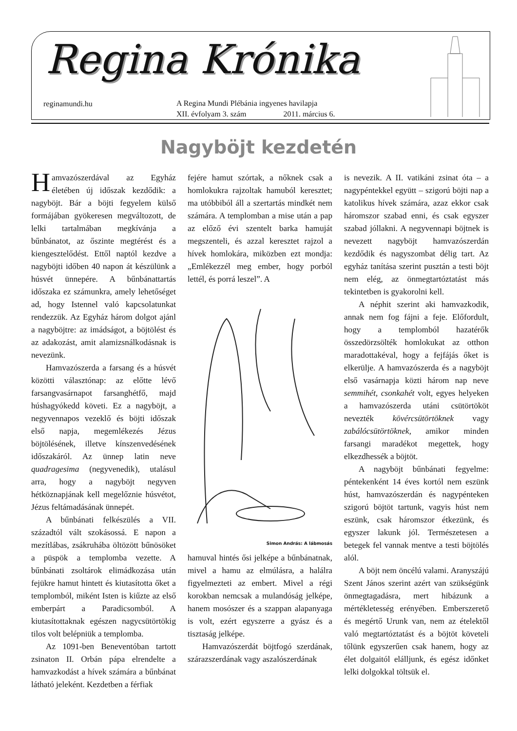Regina Krónika
reginamundi.hu
A Regina Mundi Plébánia ingyenes havilapja
XII. évfolyam 3. szám 2011. március 6.
Nagyböjt kezdetén
Hamvazószerdával az Egyház életében új időszak kezdődik: a nagyböjt. Bár a böjti fegyelem külső formájában gyökeresen megváltozott, de lelki tartalmában megkívánja a bűnbánatot, az őszinte megtérést és a kiengesztelődést. Ettől naptól kezdve a nagyböjti időben 40 napon át készülünk a húsvét ünnepére. A bűnbánattartás időszaka ez számunkra, amely lehetőséget ad, hogy Istennel való kapcsolatunkat rendezzük. Az Egyház három dolgot ajánl a nagyböjtre: az imádságot, a böjtölést és az adakozást, amit alamizsnálkodásnak is nevezünk.
Hamvazószerda a farsang és a húsvét közötti választónap: az előtte lévő farsangvasárnapot farsanghétfő, majd húshagyókedd követi. Ez a nagyböjt, a negyvennapos vezeklő és böjti időszak első napja, megemlékezés Jézus böjtölésének, illetve kínszenvedésének időszakáról. Az ünnep latin neve quadragesima (negyvenedik), utalásul arra, hogy a nagyböjt negyven hétköznapjának kell megelőznie húsvétot, Jézus feltámadásának ünnepét.
A bűnbánati felkészülés a VII. századtól vált szokásossá. E napon a mezítlábas, zsákruhába öltözött bűnösöket a püspök a templomba vezette. A bűnbánati zsoltárok elimádkozása után fejükre hamut hintett és kiutasította őket a templomból, miként Isten is kiűzte az első emberpárt a Paradicsomból. A kiutasítottaknak egészen nagycsütörtökig tilos volt belépniük a templomba.
Az 1091-ben Beneventóban tartott zsinaton II. Orbán pápa elrendelte a hamvazkodást a hívek számára a bűnbánat látható jeleként. Kezdetben a férfiak
fejére hamut szórtak, a nőknek csak a homlokukra rajzoltak hamuból keresztet; ma utóbbiból áll a szertartás mindkét nem számára. A templomban a mise után a pap az előző évi szentelt barka hamuját megszenteli, és azzal keresztet rajzol a hívek homlokára, miközben ezt mondja: „Emlékezzél meg ember, hogy porból lettél, és porrá leszel”. A
Simon András: A lábmosás
hamuval hintés ősi jelképe a bűnbánatnak, mivel a hamu az elmúlásra, a halálra figyelmezteti az embert. Mivel a régi korokban nemcsak a mulandóság jelképe, hanem mosószer és a szappan alapanyaga is volt, ezért egyszerre a gyász és a tisztaság jelképe.
Hamvazószerdát böjtfogó szerdának, szárazszerdának vagy aszalószerdának
is nevezik. A II. vatikáni zsinat óta – a nagypéntekkel együtt – szigorú böjti nap a katolikus hívek számára, azaz ekkor csak háromszor szabad enni, és csak egyszer szabad jóllakni. A negyvennapi böjtnek is nevezett nagyböjt hamvazószerdán kezdődik és nagyszombat délig tart. Az egyház tanítása szerint pusztán a testi böjt nem elég, az önmegtartóztatást más tekintetben is gyakorolni kell.
A néphit szerint aki hamvazkodik, annak nem fog fájni a feje. Előfordult, hogy a templomból hazatérők összedörzsölték homlokukat az otthon maradottakéval, hogy a fejfájás őket is elkerülje. A hamvazószerda és a nagyböjt első vasárnapja közti három nap neve semmihét, csonkahét volt, egyes helyeken a hamvazószerda utáni csütörtököt nevezték kövércsütörtöknek vagy zabálócsütörtöknek, amikor minden farsangi maradékot megettek, hogy elkezdhessék a böjtöt.
A nagyböjt bűnbánati fegyelme: péntekenként 14 éves kortól nem eszünk húst, hamvazószerdán és nagypénteken szigorú böjtöt tartunk, vagyis húst nem eszünk, csak háromszor étkezünk, és egyszer lakunk jól. Természetesen a betegek fel vannak mentve a testi böjtölés alól.
A böjt nem öncélú valami. Aranyszájú Szent János szerint azért van szükségünk önmegtagadásra, mert hibázunk a mértékletesség erényében. Emberszerető és megértő Urunk van, nem az ételektől való megtartóztatást és a böjtöt követeli tőlünk egyszerűen csak hanem, hogy az élet dolgaitól elálljunk, és egész időnket lelki dolgokkal töltsük el.